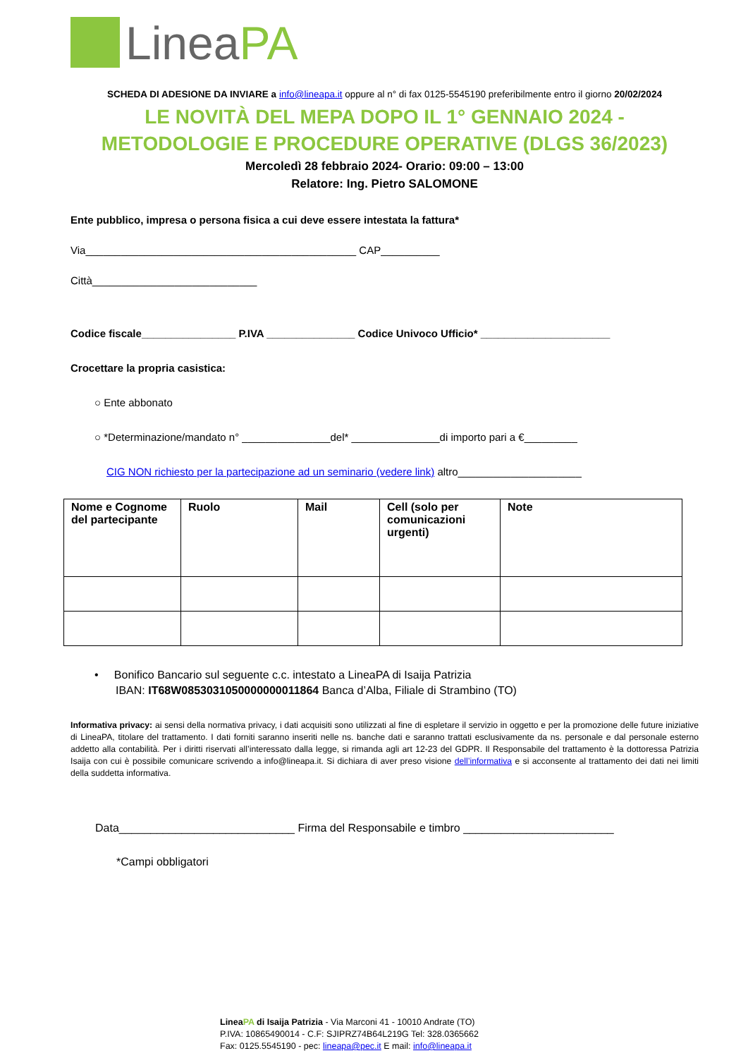LineaPA
SCHEDA DI ADESIONE DA INVIARE a info@lineapa.it oppure al n° di fax 0125-5545190 preferibilmente entro il giorno 20/02/2024
LE NOVITÀ DEL MEPA DOPO IL 1° GENNAIO 2024 -
METODOLOGIE E PROCEDURE OPERATIVE (DLGS 36/2023)
Mercoledì 28 febbraio 2024- Orario: 09:00 – 13:00
Relatore: Ing. Pietro SALOMONE
Ente pubblico, impresa o persona fisica a cui deve essere intestata la fattura*
Via______________________________________________ CAP__________
Città____________________________
Codice fiscale________________ P.IVA _______________ Codice Univoco Ufficio* ______________________
Crocettare la propria casistica:
○ Ente abbonato
○ *Determinazione/mandato n° _______________del* _______________di importo pari a €_________
CIG NON richiesto per la partecipazione ad un seminario (vedere link) altro_____________________
| Nome e Cognome del partecipante | Ruolo | Mail | Cell (solo per comunicazioni urgenti) | Note |
| --- | --- | --- | --- | --- |
• Bonifico Bancario sul seguente c.c. intestato a LineaPA di Isaija Patrizia
IBAN: IT68W0853031050000000011864 Banca d’Alba, Filiale di Strambino (TO)
Informativa privacy: ai sensi della normativa privacy, i dati acquisiti sono utilizzati al fine di espletare il servizio in oggetto e per la promozione delle future iniziative di LineaPA, titolare del trattamento. I dati forniti saranno inseriti nelle ns. banche dati e saranno trattati esclusivamente da ns. personale e dal personale esterno addetto alla contabilità. Per i diritti riservati all’interessato dalla legge, si rimanda agli art 12-23 del GDPR. Il Responsabile del trattamento è la dottoressa Patrizia Isaija con cui è possibile comunicare scrivendo a info@lineapa.it. Si dichiara di aver preso visione dell’informativa e si acconsente al trattamento dei dati nei limiti della suddetta informativa.
Data____________________________ Firma del Responsabile e timbro ________________________
*Campi obbligatori
LineaPA di Isaija Patrizia - Via Marconi 41 - 10010 Andrate (TO)
P.IVA: 10865490014 - C.F: SJIPRZ74B64L219G Tel: 328.0365662
Fax: 0125.5545190 - pec: lineapa@pec.it E mail: info@lineapa.it